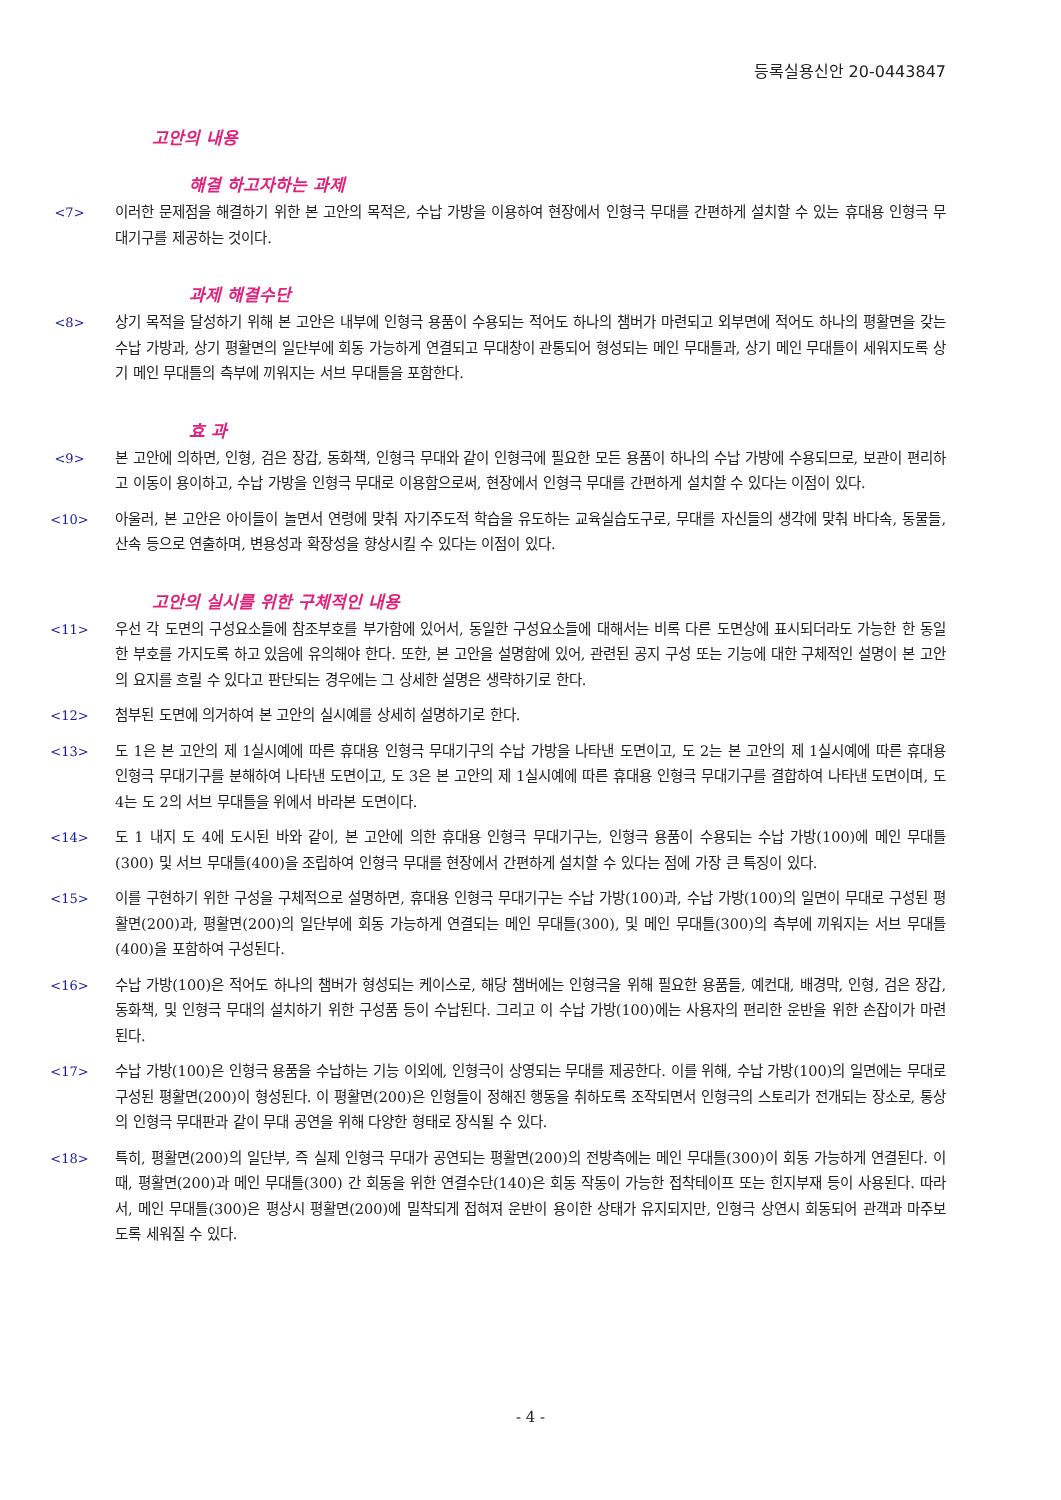등록실용신안 20-0443847
고안의 내용
해결 하고자하는 과제
<7> 이러한 문제점을 해결하기 위한 본 고안의 목적은, 수납 가방을 이용하여 현장에서 인형극 무대를 간편하게 설치할 수 있는 휴대용 인형극 무대기구를 제공하는 것이다.
과제 해결수단
<8> 상기 목적을 달성하기 위해 본 고안은 내부에 인형극 용품이 수용되는 적어도 하나의 챔버가 마련되고 외부면에 적어도 하나의 평활면을 갖는 수납 가방과, 상기 평활면의 일단부에 회동 가능하게 연결되고 무대창이 관통되어 형성되는 메인 무대틀과, 상기 메인 무대틀이 세워지도록 상기 메인 무대틀의 측부에 끼워지는 서브 무대틀을 포함한다.
효 과
<9> 본 고안에 의하면, 인형, 검은 장갑, 동화책, 인형극 무대와 같이 인형극에 필요한 모든 용품이 하나의 수납 가방에 수용되므로, 보관이 편리하고 이동이 용이하고, 수납 가방을 인형극 무대로 이용함으로써, 현장에서 인형극 무대를 간편하게 설치할 수 있다는 이점이 있다.
<10> 아울러, 본 고안은 아이들이 놀면서 연령에 맞춰 자기주도적 학습을 유도하는 교육실습도구로, 무대를 자신들의 생각에 맞춰 바다속, 동물들, 산속 등으로 연출하며, 변용성과 확장성을 향상시킬 수 있다는 이점이 있다.
고안의 실시를 위한 구체적인 내용
<11> 우선 각 도면의 구성요소들에 참조부호를 부가함에 있어서, 동일한 구성요소들에 대해서는 비록 다른 도면상에 표시되더라도 가능한 한 동일한 부호를 가지도록 하고 있음에 유의해야 한다. 또한, 본 고안을 설명함에 있어, 관련된 공지 구성 또는 기능에 대한 구체적인 설명이 본 고안의 요지를 흐릴 수 있다고 판단되는 경우에는 그 상세한 설명은 생략하기로 한다.
<12> 첨부된 도면에 의거하여 본 고안의 실시예를 상세히 설명하기로 한다.
<13> 도 1은 본 고안의 제 1실시예에 따른 휴대용 인형극 무대기구의 수납 가방을 나타낸 도면이고, 도 2는 본 고안의 제 1실시예에 따른 휴대용 인형극 무대기구를 분해하여 나타낸 도면이고, 도 3은 본 고안의 제 1실시예에 따른 휴대용 인형극 무대기구를 결합하여 나타낸 도면이며, 도 4는 도 2의 서브 무대틀을 위에서 바라본 도면이다.
<14> 도 1 내지 도 4에 도시된 바와 같이, 본 고안에 의한 휴대용 인형극 무대기구는, 인형극 용품이 수용되는 수납 가방(100)에 메인 무대틀(300) 및 서브 무대틀(400)을 조립하여 인형극 무대를 현장에서 간편하게 설치할 수 있다는 점에 가장 큰 특징이 있다.
<15> 이를 구현하기 위한 구성을 구체적으로 설명하면, 휴대용 인형극 무대기구는 수납 가방(100)과, 수납 가방(100)의 일면이 무대로 구성된 평활면(200)과, 평활면(200)의 일단부에 회동 가능하게 연결되는 메인 무대틀(300), 및 메인 무대틀(300)의 측부에 끼워지는 서브 무대틀(400)을 포함하여 구성된다.
<16> 수납 가방(100)은 적어도 하나의 챔버가 형성되는 케이스로, 해당 챔버에는 인형극을 위해 필요한 용품들, 예컨대, 배경막, 인형, 검은 장갑, 동화책, 및 인형극 무대의 설치하기 위한 구성품 등이 수납된다. 그리고 이 수납 가방(100)에는 사용자의 편리한 운반을 위한 손잡이가 마련된다.
<17> 수납 가방(100)은 인형극 용품을 수납하는 기능 이외에, 인형극이 상영되는 무대를 제공한다. 이를 위해, 수납 가방(100)의 일면에는 무대로 구성된 평활면(200)이 형성된다. 이 평활면(200)은 인형들이 정해진 행동을 취하도록 조작되면서 인형극의 스토리가 전개되는 장소로, 통상의 인형극 무대판과 같이 무대 공연을 위해 다양한 형태로 장식될 수 있다.
<18> 특히, 평활면(200)의 일단부, 즉 실제 인형극 무대가 공연되는 평활면(200)의 전방측에는 메인 무대틀(300)이 회동 가능하게 연결된다. 이때, 평활면(200)과 메인 무대틀(300) 간 회동을 위한 연결수단(140)은 회동 작동이 가능한 접착테이프 또는 힌지부재 등이 사용된다. 따라서, 메인 무대틀(300)은 평상시 평활면(200)에 밀착되게 접혀져 운반이 용이한 상태가 유지되지만, 인형극 상연시 회동되어 관객과 마주보도록 세워질 수 있다.
- 4 -